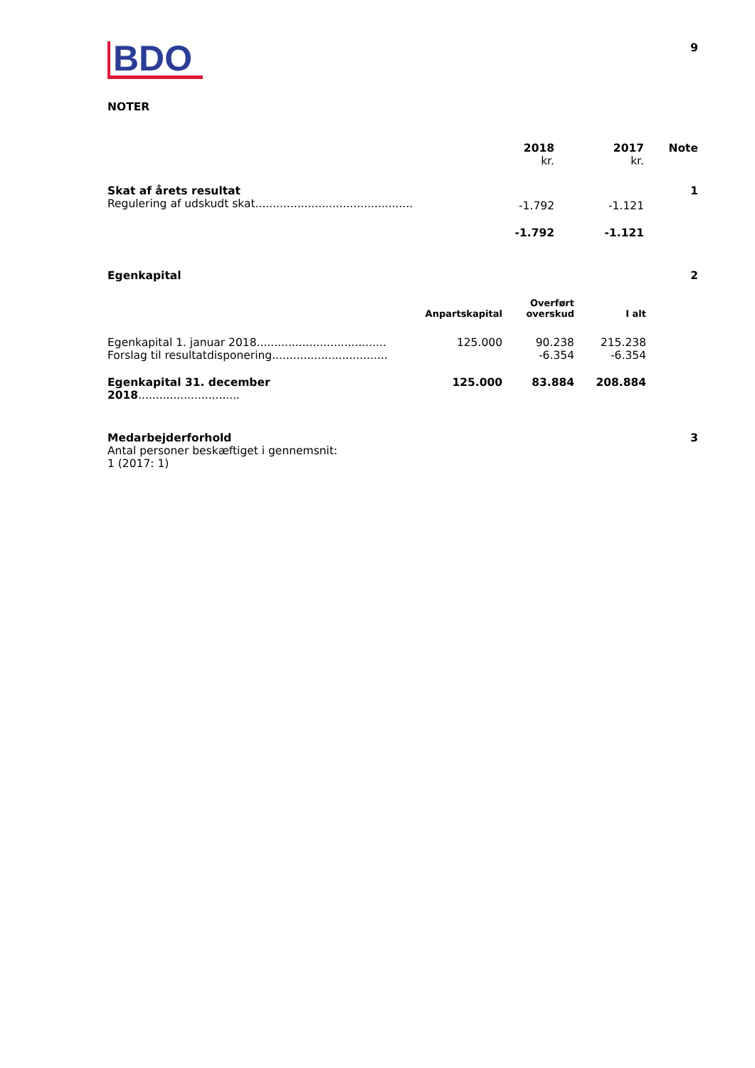BDO
9
NOTER
| | 2018 kr. | 2017 kr. | Note |
| Skat af årets resultat Regulering af udskudt skat............................................. | -1.792 | -1.121 | 1 |
| | -1.792 | -1.121 | |
| Egenkapital | | | 2 |
| | Anpartskapital | Overført overskud | I alt |
| Egenkapital 1. januar 2018..................................... Forslag til resultatdisponering................................. | 125.000 | 90.238 -6.354 | 215.238 -6.354 |
| Egenkapital 31. december 2018 ............................. | 125.000 | 83.884 | 208.884 |
| Medarbejderforhold Antal personer beskæftiget i gennemsnit: 1 (2017: 1) | 3 |